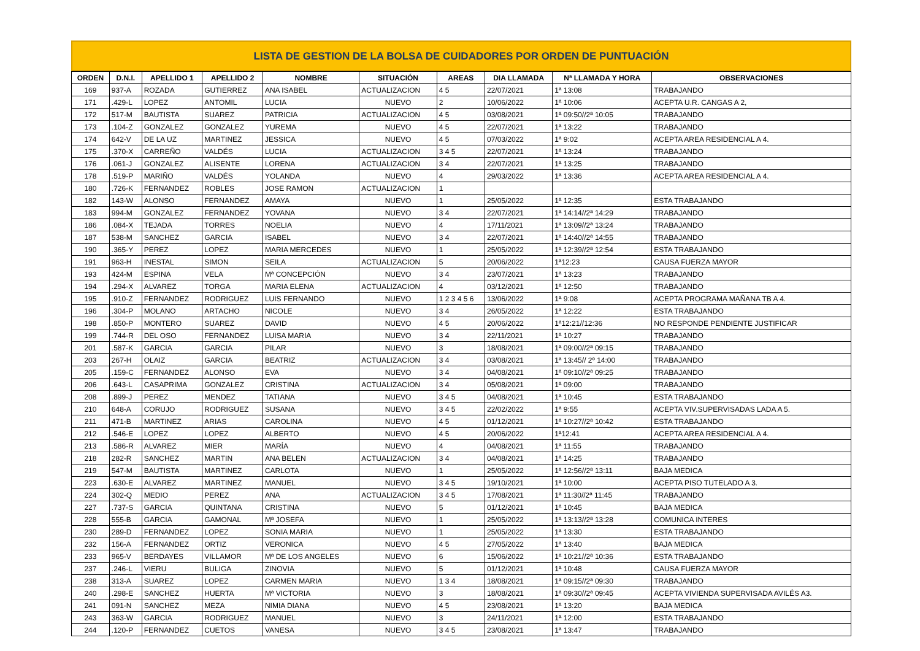LISTA DE GESTION DE LA BOLSA DE CUIDADORES POR ORDEN DE PUNTUACIÓN
| ORDEN | D.N.I. | APELLIDO 1 | APELLIDO 2 | NOMBRE | SITUACIÓN | AREAS | DIA LLAMADA | Nª LLAMADA Y HORA | OBSERVACIONES |
| --- | --- | --- | --- | --- | --- | --- | --- | --- | --- |
| 169 | 937-A | ROZADA | GUTIERREZ | ANA ISABEL | ACTUALIZACION | 4 5 | 22/07/2021 | 1ª 13:08 | TRABAJANDO |
| 171 | .429-L | LOPEZ | ANTOMIL | LUCIA | NUEVO | 2 | 10/06/2022 | 1ª 10:06 | ACEPTA U.R. CANGAS A 2, |
| 172 | 517-M | BAUTISTA | SUAREZ | PATRICIA | ACTUALIZACION | 4 5 | 03/08/2021 | 1ª 09:50//2ª 10:05 | TRABAJANDO |
| 173 | .104-Z | GONZALEZ | GONZALEZ | YUREMA | NUEVO | 4 5 | 22/07/2021 | 1ª 13:22 | TRABAJANDO |
| 174 | 642-V | DE LA UZ | MARTINEZ | JESSICA | NUEVO | 4 5 | 07/03/2022 | 1ª 9:02 | ACEPTA AREA RESIDENCIAL A 4. |
| 175 | .370-X | CARREÑO | VALDÉS | LUCIA | ACTUALIZACION | 3 4 5 | 22/07/2021 | 1ª 13:24 | TRABAJANDO |
| 176 | .061-J | GONZALEZ | ALISENTE | LORENA | ACTUALIZACION | 3 4 | 22/07/2021 | 1ª 13:25 | TRABAJANDO |
| 178 | .519-P | MARIÑO | VALDÉS | YOLANDA | NUEVO | 4 | 29/03/2022 | 1ª 13:36 | ACEPTA AREA RESIDENCIAL A 4. |
| 180 | .726-K | FERNANDEZ | ROBLES | JOSE RAMON | ACTUALIZACION | 1 | | | |
| 182 | 143-W | ALONSO | FERNANDEZ | AMAYA | NUEVO | 1 | 25/05/2022 | 1ª 12:35 | ESTA TRABAJANDO |
| 183 | 994-M | GONZALEZ | FERNANDEZ | YOVANA | NUEVO | 3 4 | 22/07/2021 | 1ª 14:14//2ª 14:29 | TRABAJANDO |
| 186 | .084-X | TEJADA | TORRES | NOELIA | NUEVO | 4 | 17/11/2021 | 1ª 13:09//2ª 13:24 | TRABAJANDO |
| 187 | 538-M | SANCHEZ | GARCIA | ISABEL | NUEVO | 3 4 | 22/07/2021 | 1ª 14:40//2ª 14:55 | TRABAJANDO |
| 190 | .365-Y | PEREZ | LOPEZ | MARIA MERCEDES | NUEVO | 1 | 25/05/2022 | 1ª 12:39//2ª 12:54 | ESTA TRABAJANDO |
| 191 | 963-H | INESTAL | SIMON | SEILA | ACTUALIZACION | 5 | 20/06/2022 | 1ª12:23 | CAUSA FUERZA MAYOR |
| 193 | 424-M | ESPINA | VELA | Mª CONCEPCIÓN | NUEVO | 3 4 | 23/07/2021 | 1ª 13:23 | TRABAJANDO |
| 194 | .294-X | ALVAREZ | TORGA | MARIA ELENA | ACTUALIZACION | 4 | 03/12/2021 | 1ª 12:50 | TRABAJANDO |
| 195 | .910-Z | FERNANDEZ | RODRIGUEZ | LUIS FERNANDO | NUEVO | 1 2 3 4 5 6 | 13/06/2022 | 1ª 9:08 | ACEPTA PROGRAMA MAÑANA TB A 4. |
| 196 | .304-P | MOLANO | ARTACHO | NICOLE | NUEVO | 3 4 | 26/05/2022 | 1ª 12:22 | ESTA TRABAJANDO |
| 198 | .850-P | MONTERO | SUAREZ | DAVID | NUEVO | 4 5 | 20/06/2022 | 1ª12:21//12:36 | NO RESPONDE PENDIENTE JUSTIFICAR |
| 199 | .744-R | DEL OSO | FERNANDEZ | LUISA MARIA | NUEVO | 3 4 | 22/11/2021 | 1ª 10:27 | TRABAJANDO |
| 201 | .587-K | GARCIA | GARCIA | PILAR | NUEVO | 3 | 18/08/2021 | 1ª 09:00//2ª 09:15 | TRABAJANDO |
| 203 | 267-H | OLAIZ | GARCIA | BEATRIZ | ACTUALIZACION | 3 4 | 03/08/2021 | 1ª 13:45// 2º 14:00 | TRABAJANDO |
| 205 | .159-C | FERNANDEZ | ALONSO | EVA | NUEVO | 3 4 | 04/08/2021 | 1ª 09:10//2ª 09:25 | TRABAJANDO |
| 206 | .643-L | CASAPRIMA | GONZALEZ | CRISTINA | ACTUALIZACION | 3 4 | 05/08/2021 | 1ª 09:00 | TRABAJANDO |
| 208 | .899-J | PEREZ | MENDEZ | TATIANA | NUEVO | 3 4 5 | 04/08/2021 | 1ª 10:45 | ESTA TRABAJANDO |
| 210 | 648-A | CORUJO | RODRIGUEZ | SUSANA | NUEVO | 3 4 5 | 22/02/2022 | 1ª 9:55 | ACEPTA VIV.SUPERVISADAS LADA A 5. |
| 211 | 471-B | MARTINEZ | ARIAS | CAROLINA | NUEVO | 4 5 | 01/12/2021 | 1ª 10:27//2ª 10:42 | ESTA TRABAJANDO |
| 212 | .546-E | LOPEZ | LOPEZ | ALBERTO | NUEVO | 4 5 | 20/06/2022 | 1ª12:41 | ACEPTA AREA RESIDENCIAL A 4. |
| 213 | .586-R | ALVAREZ | MIER | MARÍA | NUEVO | 4 | 04/08/2021 | 1ª 11:55 | TRABAJANDO |
| 218 | 282-R | SANCHEZ | MARTIN | ANA BELEN | ACTUALIZACION | 3 4 | 04/08/2021 | 1ª 14:25 | TRABAJANDO |
| 219 | 547-M | BAUTISTA | MARTINEZ | CARLOTA | NUEVO | 1 | 25/05/2022 | 1ª 12:56//2ª 13:11 | BAJA MEDICA |
| 223 | .630-E | ALVAREZ | MARTINEZ | MANUEL | NUEVO | 3 4 5 | 19/10/2021 | 1ª 10:00 | ACEPTA PISO TUTELADO A 3. |
| 224 | 302-Q | MEDIO | PEREZ | ANA | ACTUALIZACION | 3 4 5 | 17/08/2021 | 1ª 11:30//2ª 11:45 | TRABAJANDO |
| 227 | .737-S | GARCIA | QUINTANA | CRISTINA | NUEVO | 5 | 01/12/2021 | 1ª 10:45 | BAJA MEDICA |
| 228 | 555-B | GARCIA | GAMONAL | Mª JOSEFA | NUEVO | 1 | 25/05/2022 | 1ª 13:13//2ª 13:28 | COMUNICA INTERES |
| 230 | 289-D | FERNANDEZ | LOPEZ | SONIA MARIA | NUEVO | 1 | 25/05/2022 | 1ª 13:30 | ESTA TRABAJANDO |
| 232 | 156-A | FERNANDEZ | ORTIZ | VERONICA | NUEVO | 4 5 | 27/05/2022 | 1ª 13:40 | BAJA MEDICA |
| 233 | 965-V | BERDAYES | VILLAMOR | Mª DE LOS ANGELES | NUEVO | 6 | 15/06/2022 | 1ª 10:21//2ª 10:36 | ESTA TRABAJANDO |
| 237 | .246-L | VIERU | BULIGA | ZINOVIA | NUEVO | 5 | 01/12/2021 | 1ª 10:48 | CAUSA FUERZA MAYOR |
| 238 | 313-A | SUAREZ | LOPEZ | CARMEN MARIA | NUEVO | 1 3 4 | 18/08/2021 | 1ª 09:15//2ª 09:30 | TRABAJANDO |
| 240 | .298-E | SANCHEZ | HUERTA | Mª VICTORIA | NUEVO | 3 | 18/08/2021 | 1ª 09:30//2ª 09:45 | ACEPTA VIVIENDA SUPERVISADA AVILÉS A3. |
| 241 | 091-N | SANCHEZ | MEZA | NIMIA DIANA | NUEVO | 4 5 | 23/08/2021 | 1ª 13:20 | BAJA MEDICA |
| 243 | 363-W | GARCIA | RODRIGUEZ | MANUEL | NUEVO | 3 | 24/11/2021 | 1ª 12:00 | ESTA TRABAJANDO |
| 244 | .120-P | FERNANDEZ | CUETOS | VANESA | NUEVO | 3 4 5 | 23/08/2021 | 1ª 13:47 | TRABAJANDO |